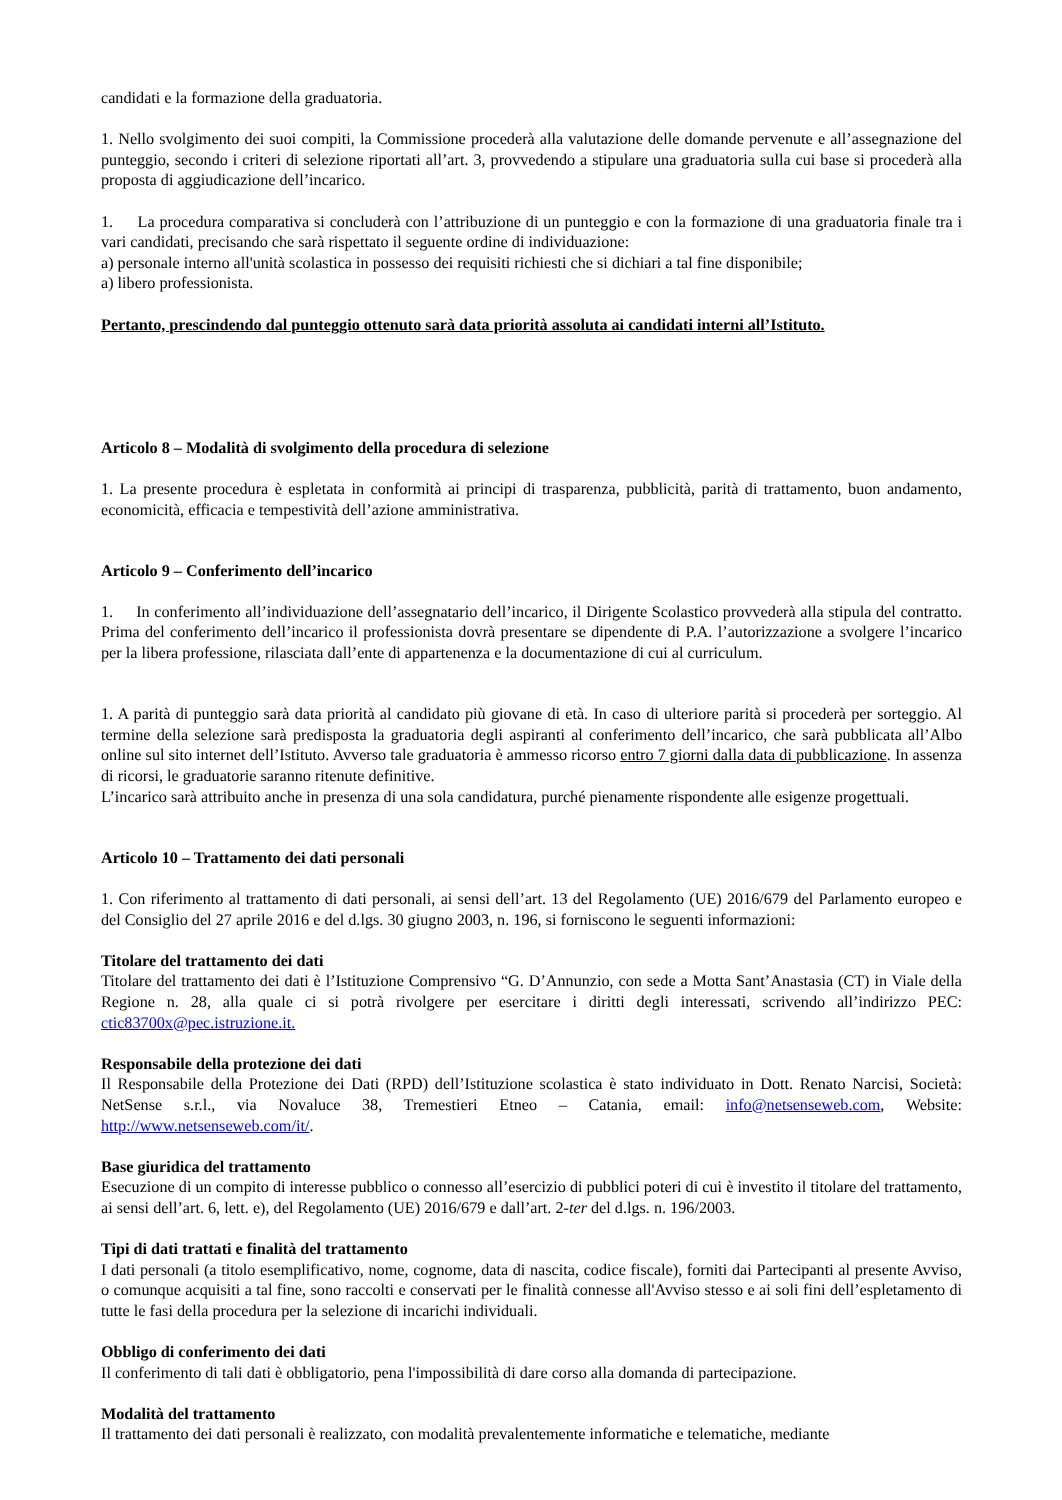candidati e la formazione della graduatoria.
1. Nello svolgimento dei suoi compiti, la Commissione procederà alla valutazione delle domande pervenute e all’assegnazione del punteggio, secondo i criteri di selezione riportati all’art. 3, provvedendo a stipulare una graduatoria sulla cui base si procederà alla proposta di aggiudicazione dell’incarico.
1. La procedura comparativa si concluderà con l’attribuzione di un punteggio e con la formazione di una graduatoria finale tra i vari candidati, precisando che sarà rispettato il seguente ordine di individuazione:
a) personale interno all'unità scolastica in possesso dei requisiti richiesti che si dichiari a tal fine disponibile;
a) libero professionista.
Pertanto, prescindendo dal punteggio ottenuto sarà data priorità assoluta ai candidati interni all’Istituto.
Articolo 8 – Modalità di svolgimento della procedura di selezione
1. La presente procedura è espletata in conformità ai principi di trasparenza, pubblicità, parità di trattamento, buon andamento, economicità, efficacia e tempestività dell’azione amministrativa.
Articolo 9 – Conferimento dell’incarico
1. In conferimento all’individuazione dell’assegnatario dell’incarico, il Dirigente Scolastico provvederà alla stipula del contratto. Prima del conferimento dell’incarico il professionista dovrà presentare se dipendente di P.A. l’autorizzazione a svolgere l’incarico per la libera professione, rilasciata dall’ente di appartenenza e la documentazione di cui al curriculum.
1. A parità di punteggio sarà data priorità al candidato più giovane di età. In caso di ulteriore parità si procederà per sorteggio. Al termine della selezione sarà predisposta la graduatoria degli aspiranti al conferimento dell’incarico, che sarà pubblicata all’Albo online sul sito internet dell’Istituto. Avverso tale graduatoria è ammesso ricorso entro 7 giorni dalla data di pubblicazione. In assenza di ricorsi, le graduatorie saranno ritenute definitive.
L’incarico sarà attribuito anche in presenza di una sola candidatura, purché pienamente rispondente alle esigenze progettuali.
Articolo 10 – Trattamento dei dati personali
1. Con riferimento al trattamento di dati personali, ai sensi dell’art. 13 del Regolamento (UE) 2016/679 del Parlamento europeo e del Consiglio del 27 aprile 2016 e del d.lgs. 30 giugno 2003, n. 196, si forniscono le seguenti informazioni:
Titolare del trattamento dei dati
Titolare del trattamento dei dati è l’Istituzione Comprensivo “G. D’Annunzio, con sede a Motta Sant’Anastasia (CT) in Viale della Regione n. 28, alla quale ci si potrà rivolgere per esercitare i diritti degli interessati, scrivendo all’indirizzo PEC: ctic83700x@pec.istruzione.it.
Responsabile della protezione dei dati
Il Responsabile della Protezione dei Dati (RPD) dell’Istituzione scolastica è stato individuato in Dott. Renato Narcisi, Società: NetSense s.r.l., via Novaluce 38, Tremestieri Etneo – Catania, email: info@netsenseweb.com, Website: http://www.netsenseweb.com/it/.
Base giuridica del trattamento
Esecuzione di un compito di interesse pubblico o connesso all’esercizio di pubblici poteri di cui è investito il titolare del trattamento, ai sensi dell’art. 6, lett. e), del Regolamento (UE) 2016/679 e dall’art. 2-ter del d.lgs. n. 196/2003.
Tipi di dati trattati e finalità del trattamento
I dati personali (a titolo esemplificativo, nome, cognome, data di nascita, codice fiscale), forniti dai Partecipanti al presente Avviso, o comunque acquisiti a tal fine, sono raccolti e conservati per le finalità connesse all'Avviso stesso e ai soli fini dell’espletamento di tutte le fasi della procedura per la selezione di incarichi individuali.
Obbligo di conferimento dei dati
Il conferimento di tali dati è obbligatorio, pena l'impossibilità di dare corso alla domanda di partecipazione.
Modalità del trattamento
Il trattamento dei dati personali è realizzato, con modalità prevalentemente informatiche e telematiche, mediante